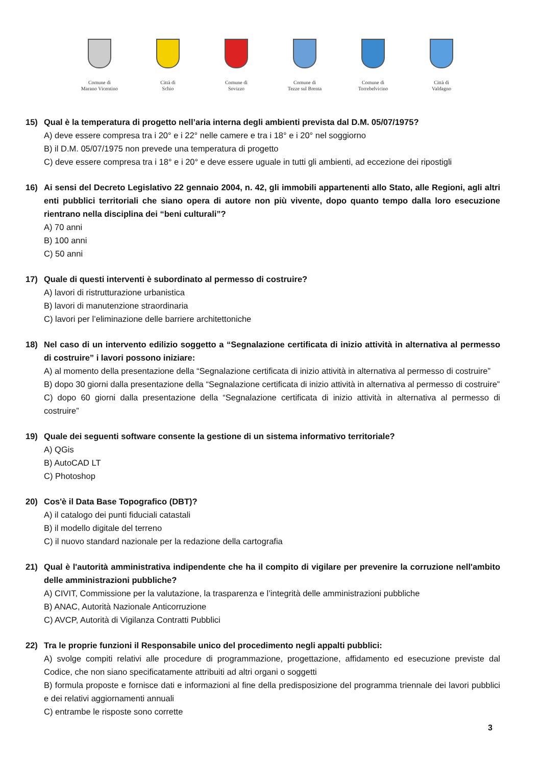Comune di
Marano Vicentino
Città di
Schio
Comune di
Sovizzo
Comune di
Tezze sul Brenta
Comune di
Torrebelvicino
Città di
Valdagno
15) Qual è la temperatura di progetto nell’aria interna degli ambienti prevista dal D.M. 05/07/1975?
A) deve essere compresa tra i 20° e i 22° nelle camere e tra i 18° e i 20° nel soggiorno
B) il D.M. 05/07/1975 non prevede una temperatura di progetto
C) deve essere compresa tra i 18° e i 20° e deve essere uguale in tutti gli ambienti, ad eccezione dei ripostigli
16) Ai sensi del Decreto Legislativo 22 gennaio 2004, n. 42, gli immobili appartenenti allo Stato, alle Regioni, agli altri enti pubblici territoriali che siano opera di autore non più vivente, dopo quanto tempo dalla loro esecuzione rientrano nella disciplina dei “beni culturali”?
A) 70 anni
B) 100 anni
C) 50 anni
17) Quale di questi interventi è subordinato al permesso di costruire?
A) lavori di ristrutturazione urbanistica
B) lavori di manutenzione straordinaria
C) lavori per l’eliminazione delle barriere architettoniche
18) Nel caso di un intervento edilizio soggetto a “Segnalazione certificata di inizio attività in alternativa al permesso di costruire” i lavori possono iniziare:
A) al momento della presentazione della “Segnalazione certificata di inizio attività in alternativa al permesso di costruire”
B) dopo 30 giorni dalla presentazione della “Segnalazione certificata di inizio attività in alternativa al permesso di costruire”
C) dopo 60 giorni dalla presentazione della “Segnalazione certificata di inizio attività in alternativa al permesso di costruire”
19) Quale dei seguenti software consente la gestione di un sistema informativo territoriale?
A) QGis
B) AutoCAD LT
C) Photoshop
20) Cos'è il Data Base Topografico (DBT)?
A) il catalogo dei punti fiduciali catastali
B) il modello digitale del terreno
C) il nuovo standard nazionale per la redazione della cartografia
21) Qual è l'autorità amministrativa indipendente che ha il compito di vigilare per prevenire la corruzione nell'ambito delle amministrazioni pubbliche?
A) CIVIT, Commissione per la valutazione, la trasparenza e l’integrità delle amministrazioni pubbliche
B) ANAC, Autorità Nazionale Anticorruzione
C) AVCP, Autorità di Vigilanza Contratti Pubblici
22) Tra le proprie funzioni il Responsabile unico del procedimento negli appalti pubblici:
A) svolge compiti relativi alle procedure di programmazione, progettazione, affidamento ed esecuzione previste dal Codice, che non siano specificatamente attribuiti ad altri organi o soggetti
B) formula proposte e fornisce dati e informazioni al fine della predisposizione del programma triennale dei lavori pubblici e dei relativi aggiornamenti annuali
C) entrambe le risposte sono corrette
3